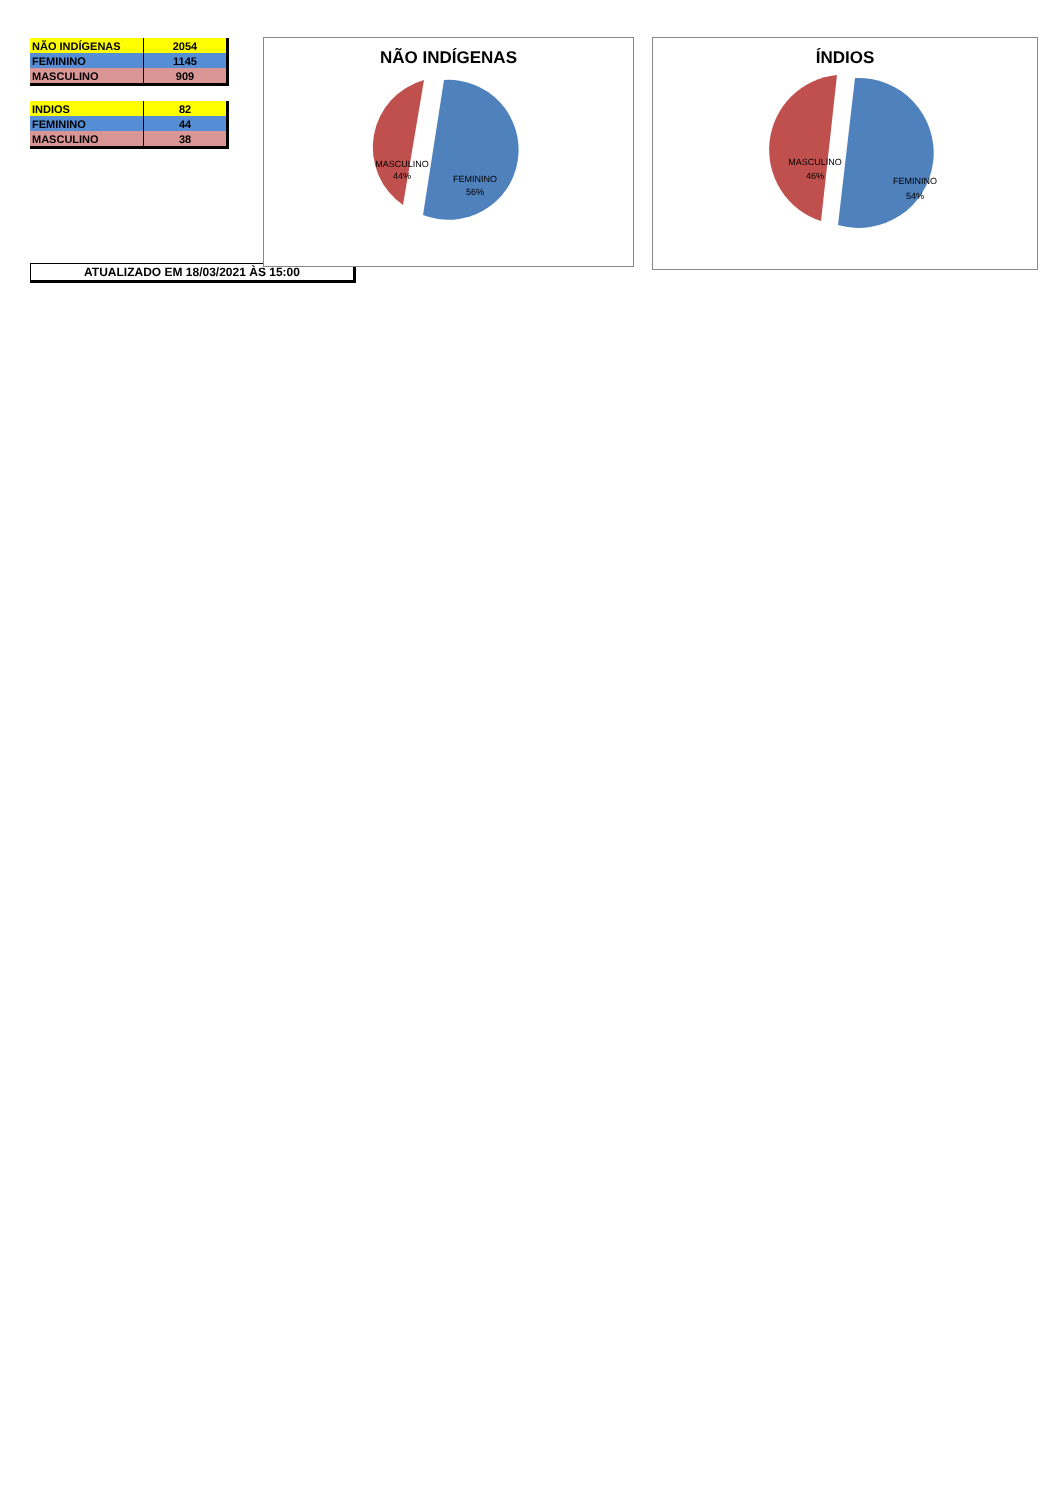| NÃO INDÍGENAS | 2054 |
| FEMININO | 1145 |
| MASCULINO | 909 |
| INDIOS | 82 |
| FEMININO | 44 |
| MASCULINO | 38 |
ATUALIZADO EM 18/03/2021 ÀS 15:00
NÃO INDÍGENAS
MASCULINO
44%
FEMININO
56%
ÍNDIOS
MASCULINO
46%
FEMININO
54%